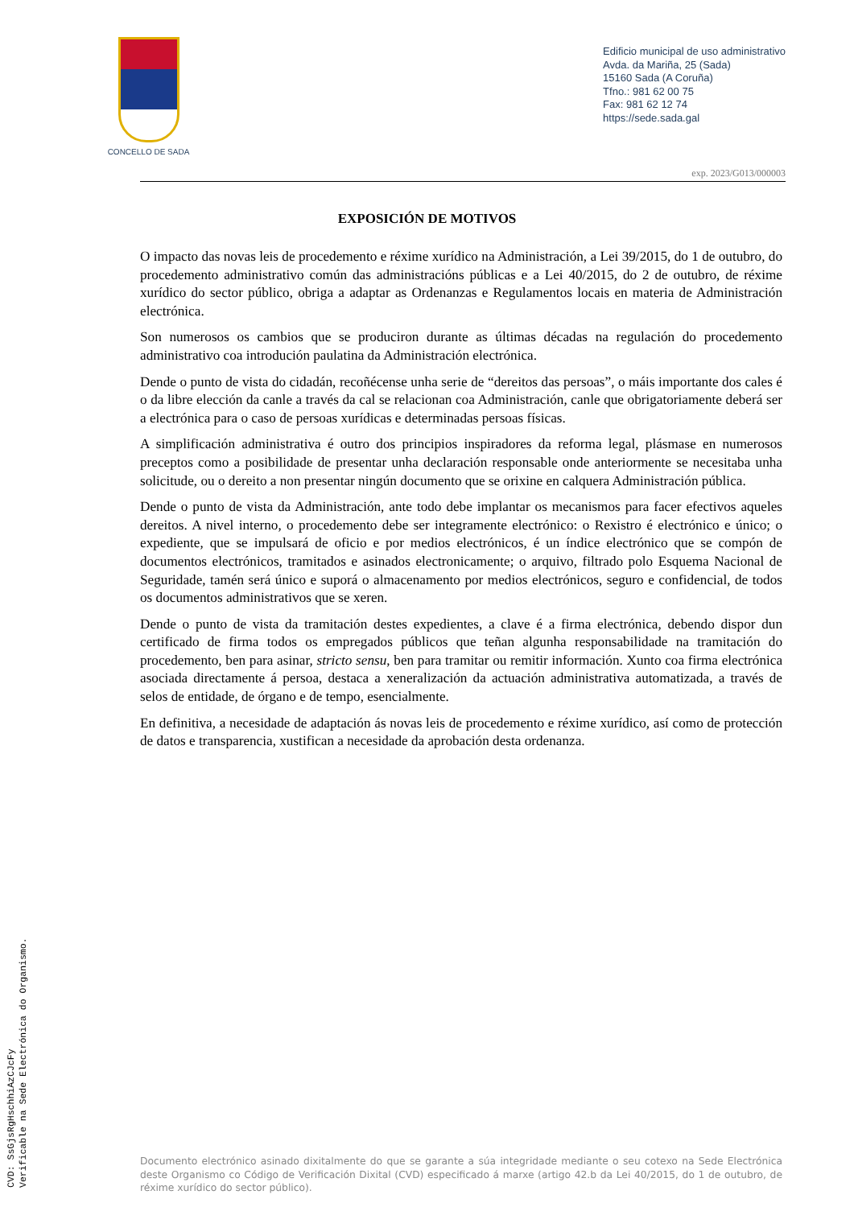CONCELLO DE SADA
Edificio municipal de uso administrativo
Avda. da Mariña, 25 (Sada)
15160 Sada (A Coruña)
Tfno.: 981 62 00 75
Fax: 981 62 12 74
https://sede.sada.gal
exp. 2023/G013/000003
EXPOSICIÓN DE MOTIVOS
O impacto das novas leis de procedemento e réxime xurídico na Administración, a Lei 39/2015, do 1 de outubro, do procedemento administrativo común das administracións públicas e a Lei 40/2015, do 2 de outubro, de réxime xurídico do sector público, obriga a adaptar as Ordenanzas e Regulamentos locais en materia de Administración electrónica.
Son numerosos os cambios que se produciron durante as últimas décadas na regulación do procedemento administrativo coa introdución paulatina da Administración electrónica.
Dende o punto de vista do cidadán, recoñécense unha serie de “dereitos das persoas”, o máis importante dos cales é o da libre elección da canle a través da cal se relacionan coa Administración, canle que obrigatoriamente deberá ser a electrónica para o caso de persoas xurídicas e determinadas persoas físicas.
A simplificación administrativa é outro dos principios inspiradores da reforma legal, plásmase en numerosos preceptos como a posibilidade de presentar unha declaración responsable onde anteriormente se necesitaba unha solicitude, ou o dereito a non presentar ningún documento que se orixine en calquera Administración pública.
Dende o punto de vista da Administración, ante todo debe implantar os mecanismos para facer efectivos aqueles dereitos. A nivel interno, o procedemento debe ser integramente electrónico: o Rexistro é electrónico e único; o expediente, que se impulsará de oficio e por medios electrónicos, é un índice electrónico que se compón de documentos electrónicos, tramitados e asinados electronicamente; o arquivo, filtrado polo Esquema Nacional de Seguridade, tamén será único e suporá o almacenamento por medios electrónicos, seguro e confidencial, de todos os documentos administrativos que se xeren.
Dende o punto de vista da tramitación destes expedientes, a clave é a firma electrónica, debendo dispor dun certificado de firma todos os empregados públicos que teñan algunha responsabilidade na tramitación do procedemento, ben para asinar, stricto sensu, ben para tramitar ou remitir información. Xunto coa firma electrónica asociada directamente á persoa, destaca a xeneralización da actuación administrativa automatizada, a través de selos de entidade, de órgano e de tempo, esencialmente.
En definitiva, a necesidade de adaptación ás novas leis de procedemento e réxime xurídico, así como de protección de datos e transparencia, xustifican a necesidade da aprobación desta ordenanza.
Documento electrónico asinado dixitalmente do que se garante a súa integridade mediante o seu cotexo na Sede Electrónica deste Organismo co Código de Verificación Dixital (CVD) especificado á marxe (artigo 42.b da Lei 40/2015, do 1 de outubro, de réxime xurídico do sector público).
CVD: SsGjsRgHschhiAzCJcFy
Verificable na Sede Electrónica do Organismo.